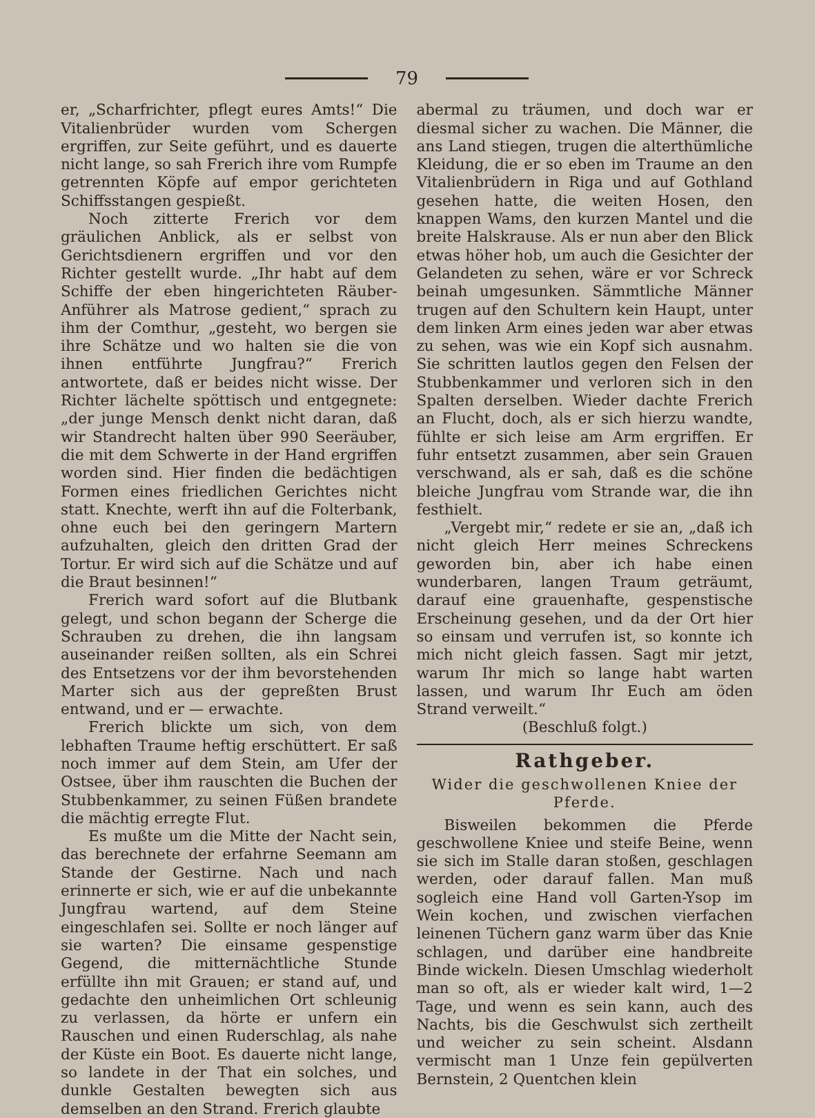79
er, „Scharfrichter, pflegt eures Amts!“ Die Vitalienbrüder wurden vom Schergen ergriffen, zur Seite geführt, und es dauerte nicht lange, so sah Frerich ihre vom Rumpfe getrennten Köpfe auf empor gerichteten Schiffsstangen gespießt.
Noch zitterte Frerich vor dem gräulichen Anblick, als er selbst von Gerichtsdienern ergriffen und vor den Richter gestellt wurde. „Ihr habt auf dem Schiffe der eben hingerichteten Räuber-Anführer als Matrose gedient,“ sprach zu ihm der Comthur, „gesteht, wo bergen sie ihre Schätze und wo halten sie die von ihnen entführte Jungfrau?“ Frerich antwortete, daß er beides nicht wisse. Der Richter lächelte spöttisch und entgegnete: „der junge Mensch denkt nicht daran, daß wir Standrecht halten über 990 Seeräuber, die mit dem Schwerte in der Hand ergriffen worden sind. Hier finden die bedächtigen Formen eines friedlichen Gerichtes nicht statt. Knechte, werft ihn auf die Folterbank, ohne euch bei den geringern Martern aufzuhalten, gleich den dritten Grad der Tortur. Er wird sich auf die Schätze und auf die Braut besinnen!“
Frerich ward sofort auf die Blutbank gelegt, und schon begann der Scherge die Schrauben zu drehen, die ihn langsam auseinander reißen sollten, als ein Schrei des Entsetzens vor der ihm bevorstehenden Marter sich aus der gepreßten Brust entwand, und er — erwachte.
Frerich blickte um sich, von dem lebhaften Traume heftig erschüttert. Er saß noch immer auf dem Stein, am Ufer der Ostsee, über ihm rauschten die Buchen der Stubbenkammer, zu seinen Füßen brandete die mächtig erregte Flut.
Es mußte um die Mitte der Nacht sein, das berechnete der erfahrne Seemann am Stande der Gestirne. Nach und nach erinnerte er sich, wie er auf die unbekannte Jungfrau wartend, auf dem Steine eingeschlafen sei. Sollte er noch länger auf sie warten? Die einsame gespenstige Gegend, die mitternächtliche Stunde erfüllte ihn mit Grauen; er stand auf, und gedachte den unheimlichen Ort schleunig zu verlassen, da hörte er unfern ein Rauschen und einen Ruderschlag, als nahe der Küste ein Boot. Es dauerte nicht lange, so landete in der That ein solches, und dunkle Gestalten bewegten sich aus demselben an den Strand. Frerich glaubte
abermal zu träumen, und doch war er diesmal sicher zu wachen. Die Männer, die ans Land stiegen, trugen die alterthümliche Kleidung, die er so eben im Traume an den Vitalienbrüdern in Riga und auf Gothland gesehen hatte, die weiten Hosen, den knappen Wams, den kurzen Mantel und die breite Halskrause. Als er nun aber den Blick etwas höher hob, um auch die Gesichter der Gelandeten zu sehen, wäre er vor Schreck beinah umgesunken. Sämmtliche Männer trugen auf den Schultern kein Haupt, unter dem linken Arm eines jeden war aber etwas zu sehen, was wie ein Kopf sich ausnahm. Sie schritten lautlos gegen den Felsen der Stubbenkammer und verloren sich in den Spalten derselben. Wieder dachte Frerich an Flucht, doch, als er sich hierzu wandte, fühlte er sich leise am Arm ergriffen. Er fuhr entsetzt zusammen, aber sein Grauen verschwand, als er sah, daß es die schöne bleiche Jungfrau vom Strande war, die ihn festhielt.
„Vergebt mir,“ redete er sie an, „daß ich nicht gleich Herr meines Schreckens geworden bin, aber ich habe einen wunderbaren, langen Traum geträumt, darauf eine grauenhafte, gespenstische Erscheinung gesehen, und da der Ort hier so einsam und verrufen ist, so konnte ich mich nicht gleich fassen. Sagt mir jetzt, warum Ihr mich so lange habt warten lassen, und warum Ihr Euch am öden Strand verweilt.“
(Beschluß folgt.)
Rathgeber.
Wider die geschwollenen Kniee der Pferde.
Bisweilen bekommen die Pferde geschwollene Kniee und steife Beine, wenn sie sich im Stalle daran stoßen, geschlagen werden, oder darauf fallen. Man muß sogleich eine Hand voll Garten-Ysop im Wein kochen, und zwischen vierfachen leinenen Tüchern ganz warm über das Knie schlagen, und darüber eine handbreite Binde wickeln. Diesen Umschlag wiederholt man so oft, als er wieder kalt wird, 1—2 Tage, und wenn es sein kann, auch des Nachts, bis die Geschwulst sich zertheilt und weicher zu sein scheint. Alsdann vermischt man 1 Unze fein gepülverten Bernstein, 2 Quentchen klein